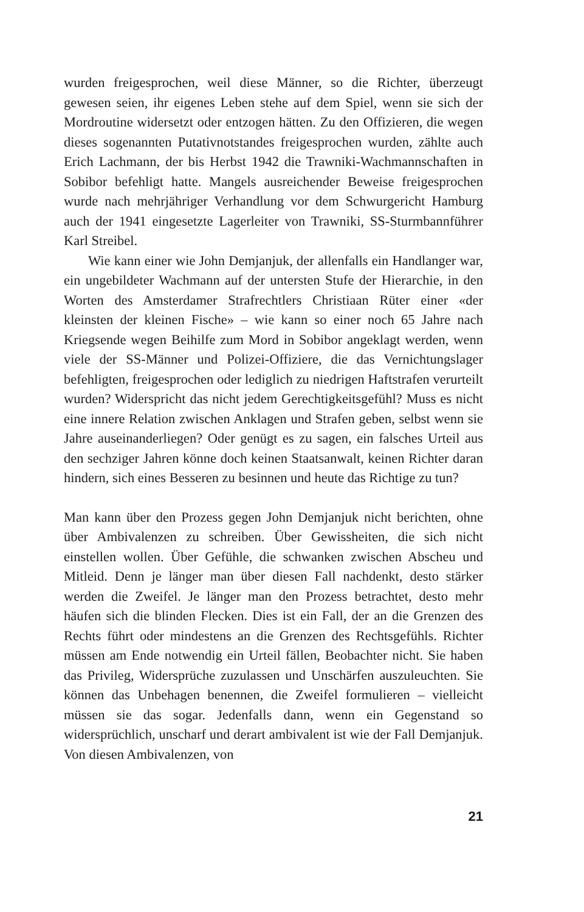wurden freigesprochen, weil diese Männer, so die Richter, überzeugt gewesen seien, ihr eigenes Leben stehe auf dem Spiel, wenn sie sich der Mordroutine widersetzt oder entzogen hätten. Zu den Offizieren, die wegen dieses sogenannten Putativnotstandes freigesprochen wurden, zählte auch Erich Lachmann, der bis Herbst 1942 die Trawniki-Wachmannschaften in Sobibor befehligt hatte. Mangels ausreichender Beweise freigesprochen wurde nach mehrjähriger Verhandlung vor dem Schwurgericht Hamburg auch der 1941 eingesetzte Lagerleiter von Trawniki, SS-Sturmbannführer Karl Streibel.
Wie kann einer wie John Demjanjuk, der allenfalls ein Handlanger war, ein ungebildeter Wachmann auf der untersten Stufe der Hierarchie, in den Worten des Amsterdamer Strafrechtlers Christiaan Rüter einer «der kleinsten der kleinen Fische» – wie kann so einer noch 65 Jahre nach Kriegsende wegen Beihilfe zum Mord in Sobibor angeklagt werden, wenn viele der SS-Männer und Polizei-Offiziere, die das Vernichtungslager befehligten, freigesprochen oder lediglich zu niedrigen Haftstrafen verurteilt wurden? Widerspricht das nicht jedem Gerechtigkeitsgefühl? Muss es nicht eine innere Relation zwischen Anklagen und Strafen geben, selbst wenn sie Jahre auseinanderliegen? Oder genügt es zu sagen, ein falsches Urteil aus den sechziger Jahren könne doch keinen Staatsanwalt, keinen Richter daran hindern, sich eines Besseren zu besinnen und heute das Richtige zu tun?
Man kann über den Prozess gegen John Demjanjuk nicht berichten, ohne über Ambivalenzen zu schreiben. Über Gewissheiten, die sich nicht einstellen wollen. Über Gefühle, die schwanken zwischen Abscheu und Mitleid. Denn je länger man über diesen Fall nachdenkt, desto stärker werden die Zweifel. Je länger man den Prozess betrachtet, desto mehr häufen sich die blinden Flecken. Dies ist ein Fall, der an die Grenzen des Rechts führt oder mindestens an die Grenzen des Rechtsgefühls. Richter müssen am Ende notwendig ein Urteil fällen, Beobachter nicht. Sie haben das Privileg, Widersprüche zuzulassen und Unschärfen auszuleuchten. Sie können das Unbehagen benennen, die Zweifel formulieren – vielleicht müssen sie das sogar. Jedenfalls dann, wenn ein Gegenstand so widersprüchlich, unscharf und derart ambivalent ist wie der Fall Demjanjuk. Von diesen Ambivalenzen, von
21